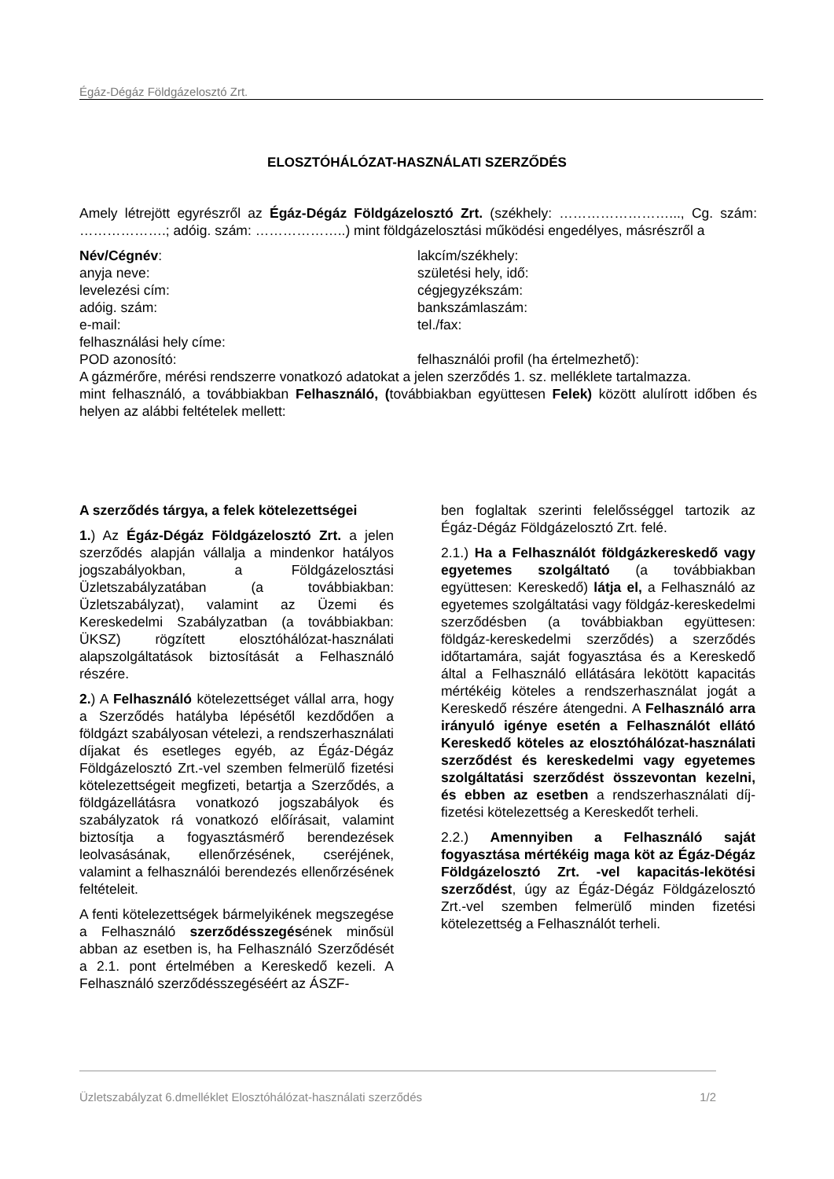Égáz-Dégáz Földgázelosztó Zrt.
ELOSZTÓHÁLÓZAT-HASZNÁLATI SZERZŐDÉS
Amely létrejött egyrészről az Égáz-Dégáz Földgázelosztó Zrt. (székhely: ……………………..., Cg. szám: ……………….; adóig. szám: ………………..) mint földgázelosztási működési engedélyes, másrészről a
Név/Cégnév:
lakcím/székhely:
anyja neve:
születési hely, idő:
levelezési cím:
cégjegyzékszám:
adóig. szám:
bankszámlaszám:
e-mail:
tel./fax:
felhasználási hely címe:
POD azonosító:
felhasználói profil (ha értelmezhető):
A gázmérőre, mérési rendszerre vonatkozó adatokat a jelen szerződés 1. sz. melléklete tartalmazza.
mint felhasználó, a továbbiakban Felhasználó, (továbbiakban együttesen Felek) között alulírott időben és helyen az alábbi feltételek mellett:
A szerződés tárgya, a felek kötelezettségei
1.) Az Égáz-Dégáz Földgázelosztó Zrt. a jelen szerződés alapján vállalja a mindenkor hatályos jogszabályokban, a Földgázelosztási Üzletszabályzatában (a továbbiakban: Üzletszabályzat), valamint az Üzemi és Kereskedelmi Szabályzatban (a továbbiakban: ÜKSZ) rögzített elosztóhálózat-használati alapszolgáltatások biztosítását a Felhasználó részére.
2.) A Felhasználó kötelezettséget vállal arra, hogy a Szerződés hatályba lépésétől kezdődően a földgázt szabályosan vételezi, a rendszerhasználati díjakat és esetleges egyéb, az Égáz-Dégáz Földgázelosztó Zrt.-vel szemben felmerülő fizetési kötelezettségeit megfizeti, betartja a Szerződés, a földgázellátásra vonatkozó jogszabályok és szabályzatok rá vonatkozó előírásait, valamint biztosítja a fogyasztásmérő berendezések leolvasásának, ellenőrzésének, cseréjének, valamint a felhasználói berendezés ellenőrzésének feltételeit.
A fenti kötelezettségek bármelyikének megszegése a Felhasználó szerződésszegésének minősül abban az esetben is, ha Felhasználó Szerződését a 2.1. pont értelmében a Kereskedő kezeli. A Felhasználó szerződésszegéséért az ÁSZF-
ben foglaltak szerinti felelősséggel tartozik az Égáz-Dégáz Földgázelosztó Zrt. felé.
2.1.) Ha a Felhasználót földgázkereskedő vagy egyetemes szolgáltató (a továbbiakban együttesen: Kereskedő) látja el, a Felhasználó az egyetemes szolgáltatási vagy földgáz-kereskedelmi szerződésben (a továbbiakban együttesen: földgáz-kereskedelmi szerződés) a szerződés időtartamára, saját fogyasztása és a Kereskedő által a Felhasználó ellátására lekötött kapacitás mértékéig köteles a rendszerhasználat jogát a Kereskedő részére átengedni. A Felhasználó arra irányuló igénye esetén a Felhasználót ellátó Kereskedő köteles az elosztóhálózat-használati szerződést és kereskedelmi vagy egyetemes szolgáltatási szerződést összevontan kezelni, és ebben az esetben a rendszerhasználati díj-fizetési kötelezettség a Kereskedőt terheli.
2.2.) Amennyiben a Felhasználó saját fogyasztása mértékéig maga köt az Égáz-Dégáz Földgázelosztó Zrt. -vel kapacitás-lekötési szerződést, úgy az Égáz-Dégáz Földgázelosztó Zrt.-vel szemben felmerülő minden fizetési kötelezettség a Felhasználót terheli.
Üzletszabályzat 6.dmelléklet Elosztóhálózat-használati szerződés 1/2